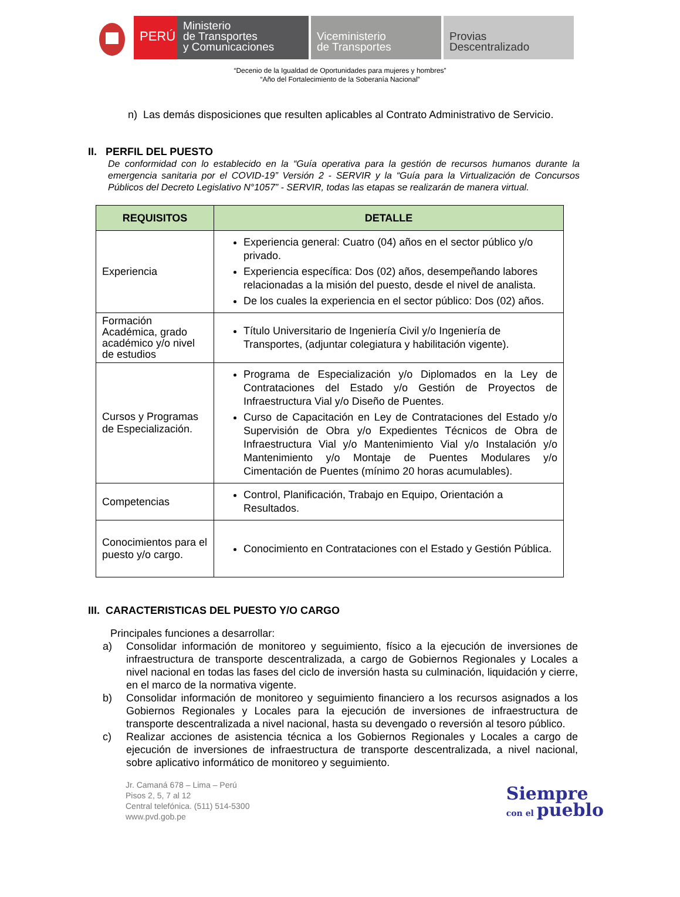PERÚ
Ministerio
de Transportes
y Comunicaciones
Viceministerio
de Transportes
Provias
Descentralizado
“Decenio de la Igualdad de Oportunidades para mujeres y hombres”
“Año del Fortalecimiento de la Soberanía Nacional”
n) Las demás disposiciones que resulten aplicables al Contrato Administrativo de Servicio.
II. PERFIL DEL PUESTO
De conformidad con lo establecido en la “Guía operativa para la gestión de recursos humanos durante la emergencia sanitaria por el COVID-19” Versión 2 - SERVIR y la “Guía para la Virtualización de Concursos Públicos del Decreto Legislativo N°1057” - SERVIR, todas las etapas se realizarán de manera virtual.
| REQUISITOS | DETALLE |
| --- | --- |
| Experiencia | Experiencia general: Cuatro (04) años en el sector público y/o privado. Experiencia específica: Dos (02) años, desempeñando labores relacionadas a la misión del puesto, desde el nivel de analista. De los cuales la experiencia en el sector público: Dos (02) años. |
| Formación Académica, grado académico y/o nivel de estudios | Título Universitario de Ingeniería Civil y/o Ingeniería de Transportes, (adjuntar colegiatura y habilitación vigente). |
| Cursos y Programas de Especialización. | Programa de Especialización y/o Diplomados en la Ley de Contrataciones del Estado y/o Gestión de Proyectos de Infraestructura Vial y/o Diseño de Puentes. Curso de Capacitación en Ley de Contrataciones del Estado y/o Supervisión de Obra y/o Expedientes Técnicos de Obra de Infraestructura Vial y/o Mantenimiento Vial y/o Instalación y/o Mantenimiento y/o Montaje de Puentes Modulares y/o Cimentación de Puentes (mínimo 20 horas acumulables). |
| Competencias | Control, Planificación, Trabajo en Equipo, Orientación a Resultados. |
| Conocimientos para el puesto y/o cargo. | Conocimiento en Contrataciones con el Estado y Gestión Pública. |
III. CARACTERISTICAS DEL PUESTO Y/O CARGO
Principales funciones a desarrollar:
a) Consolidar información de monitoreo y seguimiento, físico a la ejecución de inversiones de infraestructura de transporte descentralizada, a cargo de Gobiernos Regionales y Locales a nivel nacional en todas las fases del ciclo de inversión hasta su culminación, liquidación y cierre, en el marco de la normativa vigente.
b) Consolidar información de monitoreo y seguimiento financiero a los recursos asignados a los Gobiernos Regionales y Locales para la ejecución de inversiones de infraestructura de transporte descentralizada a nivel nacional, hasta su devengado o reversión al tesoro público.
c) Realizar acciones de asistencia técnica a los Gobiernos Regionales y Locales a cargo de ejecución de inversiones de infraestructura de transporte descentralizada, a nivel nacional, sobre aplicativo informático de monitoreo y seguimiento.
Jr. Camaná 678 – Lima – Perú
Pisos 2, 5, 7 al 12
Central telefónica. (511) 514-5300
www.pvd.gob.pe
Siempre
con el pueblo